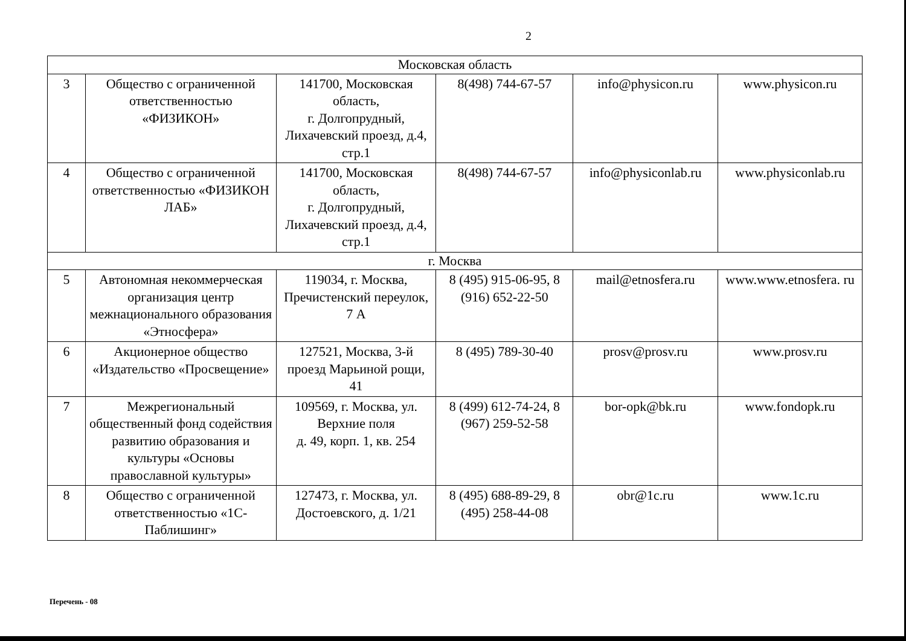2
| Московская область | | | | | |
| 3 | Общество с ограниченной ответственностью «ФИЗИКОН» | 141700, Московская область, г. Долгопрудный, Лихачевский проезд, д.4, стр.1 | 8(498) 744-67-57 | info@physicon.ru | www.physicon.ru |
| 4 | Общество с ограниченной ответственностью «ФИЗИКОН ЛАБ» | 141700, Московская область, г. Долгопрудный, Лихачевский проезд, д.4, стр.1 | 8(498) 744-67-57 | info@physiconlab.ru | www.physiconlab.ru |
| г. Москва | | | | | |
| 5 | Автономная некоммерческая организация центр межнационального образования «Этносфера» | 119034, г. Москва, Пречистенский переулок, 7 А | 8 (495) 915-06-95, 8 (916) 652-22-50 | mail@etnosfera.ru | www.www.etnosfera. ru |
| 6 | Акционерное общество «Издательство «Просвещение» | 127521, Москва, 3-й проезд Марьиной рощи, 41 | 8 (495) 789-30-40 | prosv@prosv.ru | www.prosv.ru |
| 7 | Межрегиональный общественный фонд содействия развитию образования и культуры «Основы православной культуры» | 109569, г. Москва, ул. Верхние поля д. 49, корп. 1, кв. 254 | 8 (499) 612-74-24, 8 (967) 259-52-58 | bor-opk@bk.ru | www.fondopk.ru |
| 8 | Общество с ограниченной ответственностью «1С-Паблишинг» | 127473, г. Москва, ул. Достоевского, д. 1/21 | 8 (495) 688-89-29, 8 (495) 258-44-08 | obr@1c.ru | www.1c.ru |
Перечень - 08